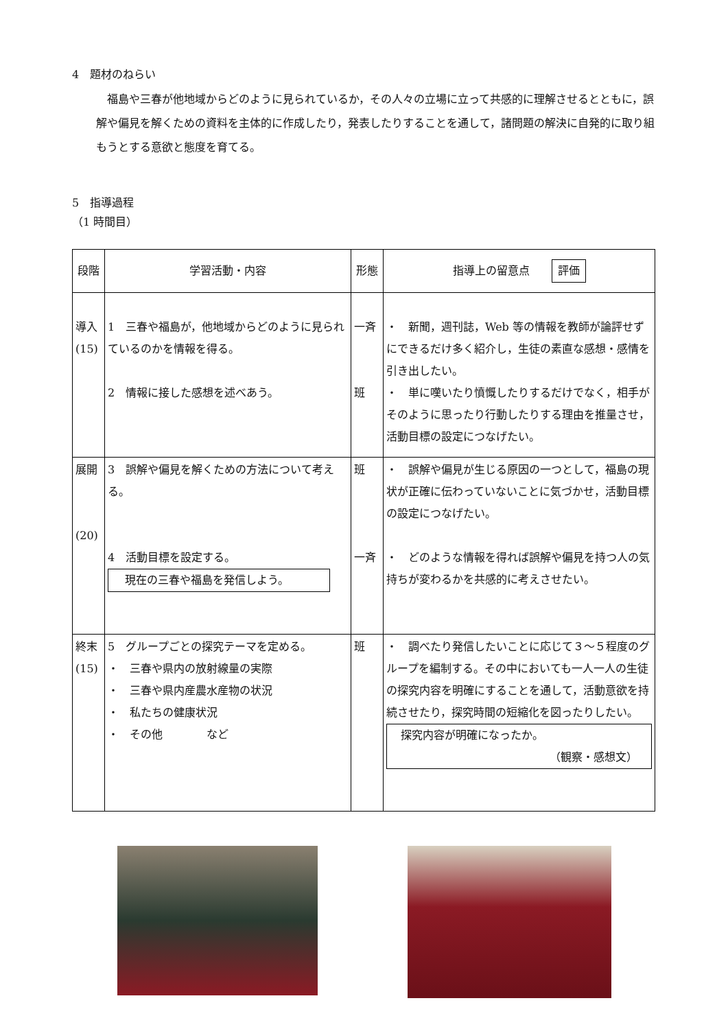4　題材のねらい
　福島や三春が他地域からどのように見られているか，その人々の立場に立って共感的に理解させるとともに，誤解や偏見を解くための資料を主体的に作成したり，発表したりすることを通して，諸問題の解決に自発的に取り組もうとする意欲と態度を育てる。
5　指導過程
（1 時間目）
| 段階 | 学習活動・内容 | 形態 | 指導上の留意点 評価 |
| --- | --- | --- | --- |
| 導入 (15) | 1 三春や福島が，他地域からどのように見られているのかを情報を得る。 2 情報に接した感想を述べあう。 | 一斉 班 | ・ 新聞，週刊誌，Web 等の情報を教師が論評せずにできるだけ多く紹介し，生徒の素直な感想・感情を引き出したい。 ・ 単に嘆いたり憤慨したりするだけでなく，相手がそのように思ったり行動したりする理由を推量させ，活動目標の設定につなげたい。 |
| 展開 (20) | 3 誤解や偏見を解くための方法について考える。 4 活動目標を設定する。 現在の三春や福島を発信しよう。 | 班 一斉 | ・ 誤解や偏見が生じる原因の一つとして，福島の現状が正確に伝わっていないことに気づかせ，活動目標の設定につなげたい。 ・ どのような情報を得れば誤解や偏見を持つ人の気持ちが変わるかを共感的に考えさせたい。 |
| 終末 (15) | 5 グループごとの探究テーマを定める。 ・ 三春や県内の放射線量の実際 ・ 三春や県内産農水産物の状況 ・ 私たちの健康状況 ・ その他 など | 班 | ・ 調べたり発信したいことに応じて３～５程度のグループを編制する。その中においても一人一人の生徒の探究内容を明確にすることを通して，活動意欲を持続させたり，探究時間の短縮化を図ったりしたい。 探究内容が明確になったか。 （観察・感想文） |